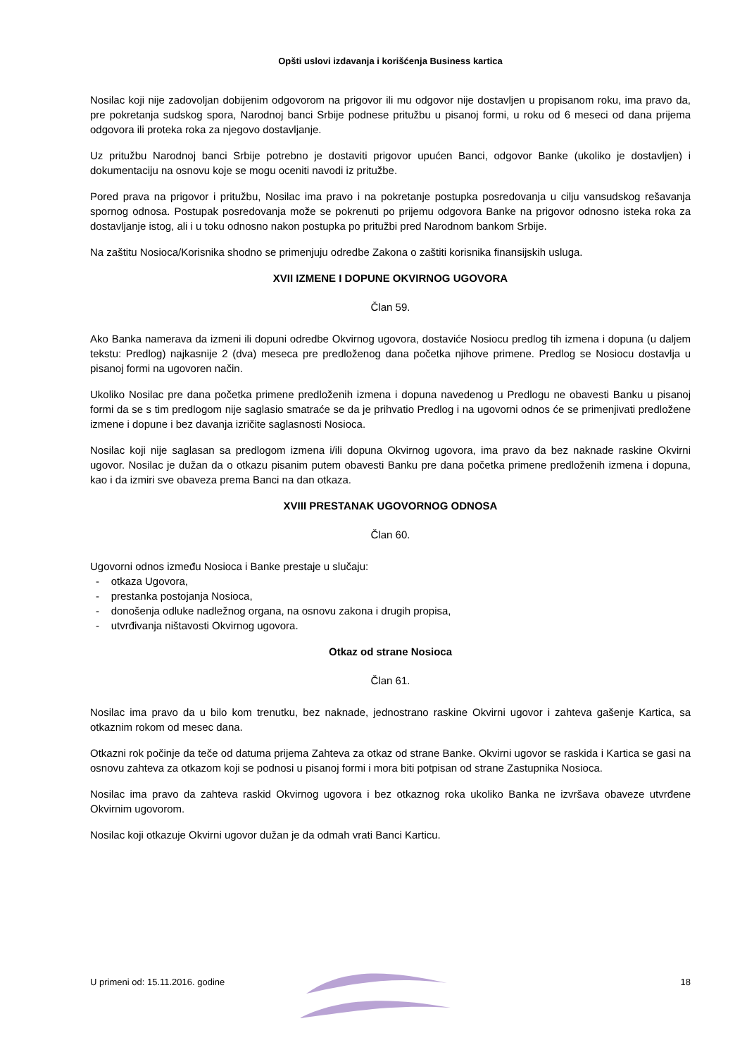Opšti uslovi izdavanja i korišćenja Business kartica
Nosilac koji nije zadovoljan dobijenim odgovorom na prigovor ili mu odgovor nije dostavljen u propisanom roku, ima pravo da, pre pokretanja sudskog spora, Narodnoj banci Srbije podnese pritužbu u pisanoj formi, u roku od 6 meseci od dana prijema odgovora ili proteka roka za njegovo dostavljanje.
Uz pritužbu Narodnoj banci Srbije potrebno je dostaviti prigovor upućen Banci, odgovor Banke (ukoliko je dostavljen) i dokumentaciju na osnovu koje se mogu oceniti navodi iz pritužbe.
Pored prava na prigovor i pritužbu, Nosilac ima pravo i na pokretanje postupka posredovanja u cilju vansudskog rešavanja spornog odnosa. Postupak posredovanja može se pokrenuti po prijemu odgovora Banke na prigovor odnosno isteka roka za dostavljanje istog, ali i u toku odnosno nakon postupka po pritužbi pred Narodnom bankom Srbije.
Na zaštitu Nosioca/Korisnika shodno se primenjuju odredbe Zakona o zaštiti korisnika finansijskih usluga.
XVII IZMENE I DOPUNE OKVIRNOG UGOVORA
Član 59.
Ako Banka namerava da izmeni ili dopuni odredbe Okvirnog ugovora, dostaviće Nosiocu predlog tih izmena i dopuna (u daljem tekstu: Predlog) najkasnije 2 (dva) meseca pre predloženog dana početka njihove primene. Predlog se Nosiocu dostavlja u pisanoj formi na ugovoren način.
Ukoliko Nosilac pre dana početka primene predloženih izmena i dopuna navedenog u Predlogu ne obavesti Banku u pisanoj formi da se s tim predlogom nije saglasio smatraće se da je prihvatio Predlog i na ugovorni odnos će se primenjivati predložene izmene i dopune i bez davanja izričite saglasnosti Nosioca.
Nosilac koji nije saglasan sa predlogom izmena i/ili dopuna Okvirnog ugovora, ima pravo da bez naknade raskine Okvirni ugovor. Nosilac je dužan da o otkazu pisanim putem obavesti Banku pre dana početka primene predloženih izmena i dopuna, kao i da izmiri sve obaveza prema Banci na dan otkaza.
XVIII PRESTANAK UGOVORNOG ODNOSA
Član 60.
Ugovorni odnos između Nosioca i Banke prestaje u slučaju:
- otkaza Ugovora,
- prestanka postojanja Nosioca,
- donošenja odluke nadležnog organa, na osnovu zakona i drugih propisa,
- utvrđivanja ništavosti Okvirnog ugovora.
Otkaz od strane Nosioca
Član 61.
Nosilac ima pravo da u bilo kom trenutku, bez naknade, jednostrano raskine Okvirni ugovor i zahteva gašenje Kartica, sa otkaznim rokom od mesec dana.
Otkazni rok počinje da teče od datuma prijema Zahteva za otkaz od strane Banke. Okvirni ugovor se raskida i Kartica se gasi na osnovu zahteva za otkazom koji se podnosi u pisanoj formi i mora biti potpisan od strane Zastupnika Nosioca.
Nosilac ima pravo da zahteva raskid Okvirnog ugovora i bez otkaznog roka ukoliko Banka ne izvršava obaveze utvrđene Okvirnim ugovorom.
Nosilac koji otkazuje Okvirni ugovor dužan je da odmah vrati Banci Karticu.
U primeni od: 15.11.2016. godine 18